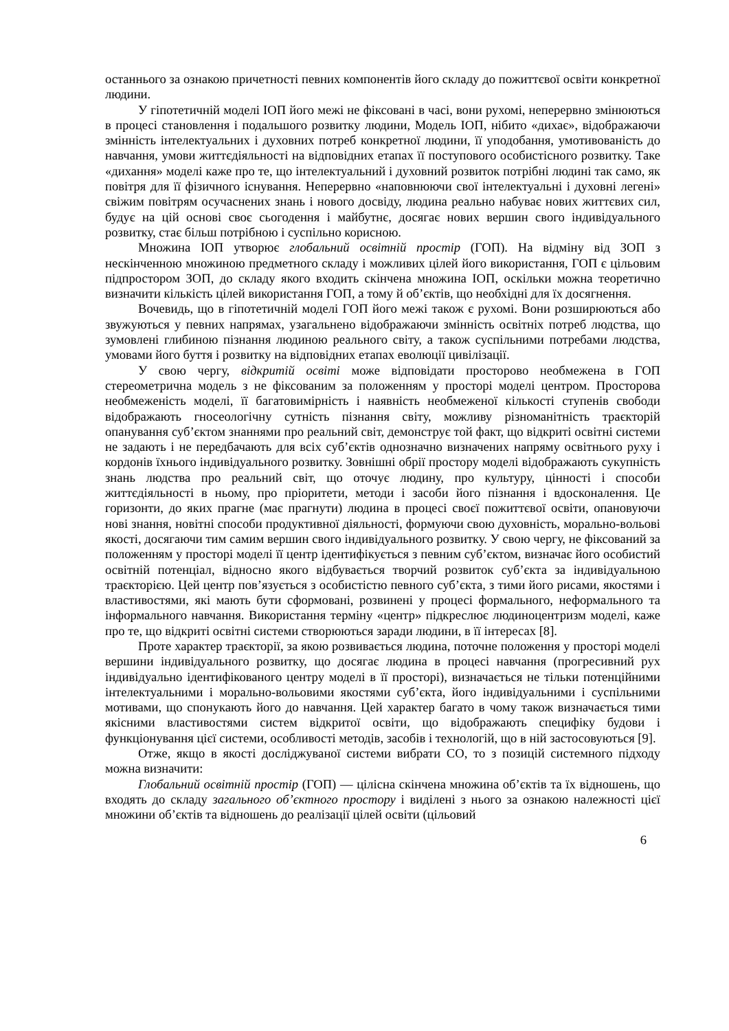останнього за ознакою причетності певних компонентів його складу до пожиттєвої освіти конкретної людини.
У гіпотетичній моделі ІОП його межі не фіксовані в часі, вони рухомі, неперервно змінюються в процесі становлення і подальшого розвитку людини, Модель ІОП, нібито «дихає», відображаючи змінність інтелектуальних і духовних потреб конкретної людини, її уподобання, умотивованість до навчання, умови життєдіяльності на відповідних етапах її поступового особистісного розвитку. Таке «дихання» моделі каже про те, що інтелектуальний і духовний розвиток потрібні людині так само, як повітря для її фізичного існування. Неперервно «наповнюючи свої інтелектуальні і духовні легені» свіжим повітрям осучаснених знань і нового досвіду, людина реально набуває нових життєвих сил, будує на цій основі своє сьогодення і майбутнє, досягає нових вершин свого індивідуального розвитку, стає більш потрібною і суспільно корисною.
Множина ІОП утворює глобальний освітній простір (ГОП). На відміну від ЗОП з нескінченною множиною предметного складу і можливих цілей його використання, ГОП є цільовим підпростором ЗОП, до складу якого входить скінчена множина ІОП, оскільки можна теоретично визначити кількість цілей використання ГОП, а тому й об’єктів, що необхідні для їх досягнення.
Вочевидь, що в гіпотетичній моделі ГОП його межі також є рухомі. Вони розширюються або звужуються у певних напрямах, узагальнено відображаючи змінність освітніх потреб людства, що зумовлені глибиною пізнання людиною реального світу, а також суспільними потребами людства, умовами його буття і розвитку на відповідних етапах еволюції цивілізації.
У свою чергу, відкритій освіті може відповідати просторово необмежена в ГОП стереометрична модель з не фіксованим за положенням у просторі моделі центром. Просторова необмеженість моделі, її багатовимірність і наявність необмеженої кількості ступенів свободи відображають гносеологічну сутність пізнання світу, можливу різноманітність траєкторій опанування суб’єктом знаннями про реальний світ, демонструє той факт, що відкриті освітні системи не задають і не передбачають для всіх суб’єктів однозначно визначених напряму освітнього руху і кордонів їхнього індивідуального розвитку. Зовнішні обрії простору моделі відображають сукупність знань людства про реальний світ, що оточує людину, про культуру, цінності і способи життєдіяльності в ньому, про пріоритети, методи і засоби його пізнання і вдосконалення. Це горизонти, до яких прагне (має прагнути) людина в процесі своєї пожиттєвої освіти, опановуючи нові знання, новітні способи продуктивної діяльності, формуючи свою духовність, морально-вольові якості, досягаючи тим самим вершин свого індивідуального розвитку. У свою чергу, не фіксований за положенням у просторі моделі її центр ідентифікується з певним суб’єктом, визначає його особистий освітній потенціал, відносно якого відбувається творчий розвиток суб’єкта за індивідуальною траєкторією. Цей центр пов’язується з особистістю певного суб’єкта, з тими його рисами, якостями і властивостями, які мають бути сформовані, розвинені у процесі формального, неформального та інформального навчання. Використання терміну «центр» підкреслює людиноцентризм моделі, каже про те, що відкриті освітні системи створюються заради людини, в її інтересах [8].
Проте характер траєкторії, за якою розвивається людина, поточне положення у просторі моделі вершини індивідуального розвитку, що досягає людина в процесі навчання (прогресивний рух індивідуально ідентифікованого центру моделі в її просторі), визначається не тільки потенційними інтелектуальними і морально-вольовими якостями суб’єкта, його індивідуальними і суспільними мотивами, що спонукають його до навчання. Цей характер багато в чому також визначається тими якісними властивостями систем відкритої освіти, що відображають специфіку будови і функціонування цієї системи, особливості методів, засобів і технологій, що в ній застосовуються [9].
Отже, якщо в якості досліджуваної системи вибрати СО, то з позицій системного підходу можна визначити:
Глобальний освітній простір (ГОП) — цілісна скінчена множина об’єктів та їх відношень, що входять до складу загального об’єктного простору і виділені з нього за ознакою належності цієї множини об’єктів та відношень до реалізації цілей освіти (цільовий
6